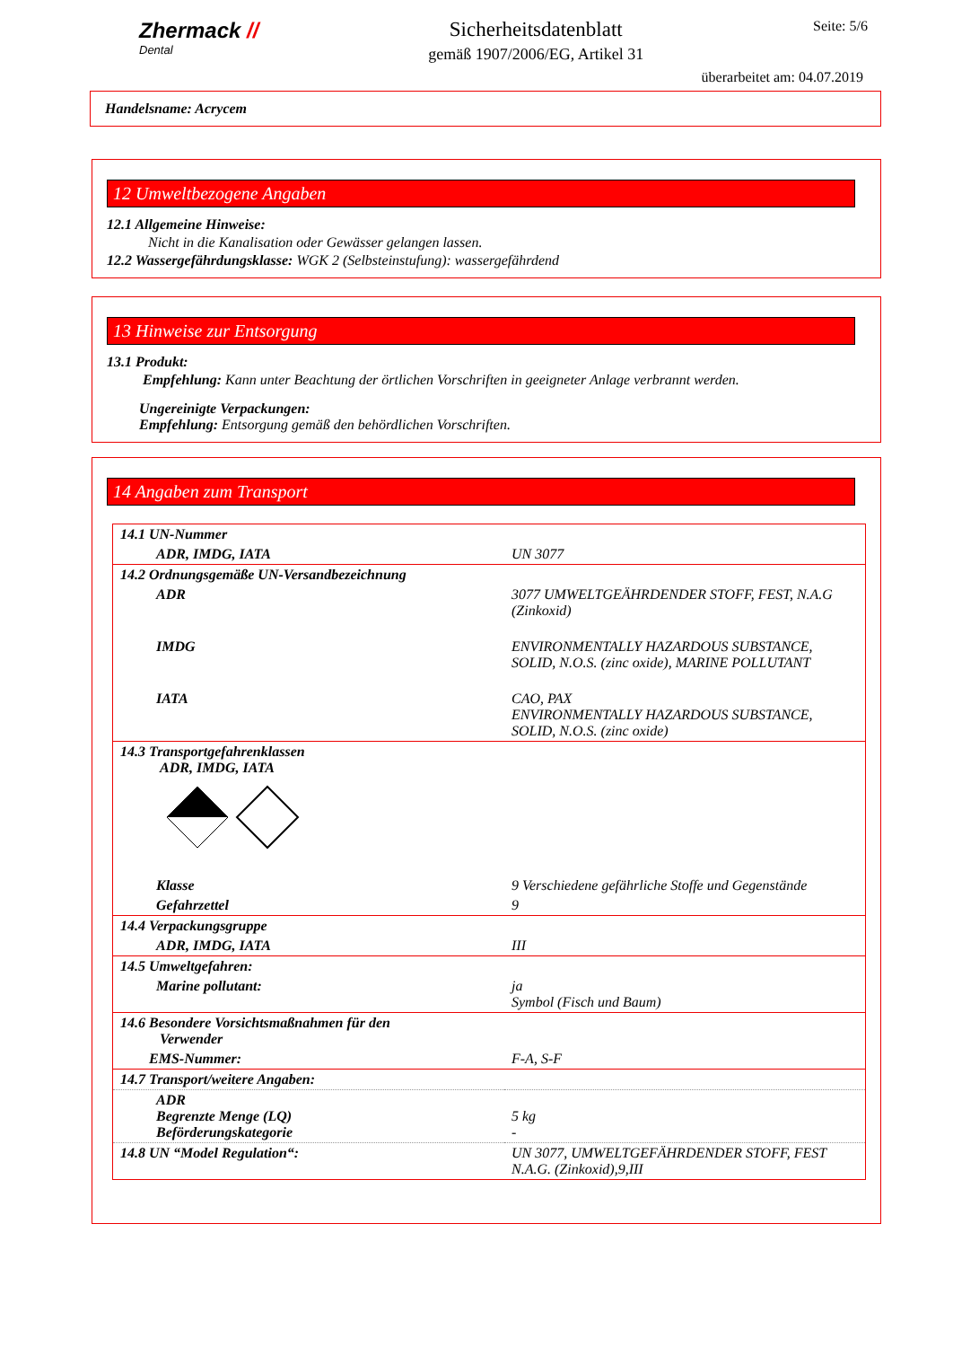Zhermack //
Dental
Sicherheitsdatenblatt
gemäß 1907/2006/EG, Artikel 31
Seite: 5/6
überarbeitet am: 04.07.2019
Handelsname: Acrycem
12 Umweltbezogene Angaben
12.1 Allgemeine Hinweise:
Nicht in die Kanalisation oder Gewässer gelangen lassen.
12.2 Wassergefährdungsklasse: WGK 2 (Selbsteinstufung): wassergefährdend
13 Hinweise zur Entsorgung
13.1 Produkt:
Empfehlung: Kann unter Beachtung der örtlichen Vorschriften in geeigneter Anlage verbrannt werden.
Ungereinigte Verpackungen:
Empfehlung: Entsorgung gemäß den behördlichen Vorschriften.
14 Angaben zum Transport
| 14.1 UN-Nummer | |
| ADR, IMDG, IATA | UN 3077 |
| 14.2 Ordnungsgemäße UN-Versandbezeichnung | |
| ADR | 3077 UMWELTGEÄHRDENDER STOFF, FEST, N.A.G (Zinkoxid) |
| IMDG | ENVIRONMENTALLY HAZARDOUS SUBSTANCE, SOLID, N.O.S. (zinc oxide), MARINE POLLUTANT |
| IATA | CAO, PAX ENVIRONMENTALLY HAZARDOUS SUBSTANCE, SOLID, N.O.S. (zinc oxide) |
| 14.3 Transportgefahrenklassen ADR, IMDG, IATA | |
| Klasse | 9 Verschiedene gefährliche Stoffe und Gegenstände |
| Gefahrzettel | 9 |
| 14.4 Verpackungsgruppe | |
| ADR, IMDG, IATA | III |
| 14.5 Umweltgefahren: | |
| Marine pollutant: | ja Symbol (Fisch und Baum) |
| 14.6 Besondere Vorsichtsmaßnahmen für den Verwender | |
| EMS-Nummer: | F-A, S-F |
| 14.7 Transport/weitere Angaben: | |
| ADR Begrenzte Menge (LQ) Beförderungskategorie | 5 kg - |
| 14.8 UN “Model Regulation“: | UN 3077, UMWELTGEFÄHRDENDER STOFF, FEST N.A.G. (Zinkoxid),9,III |